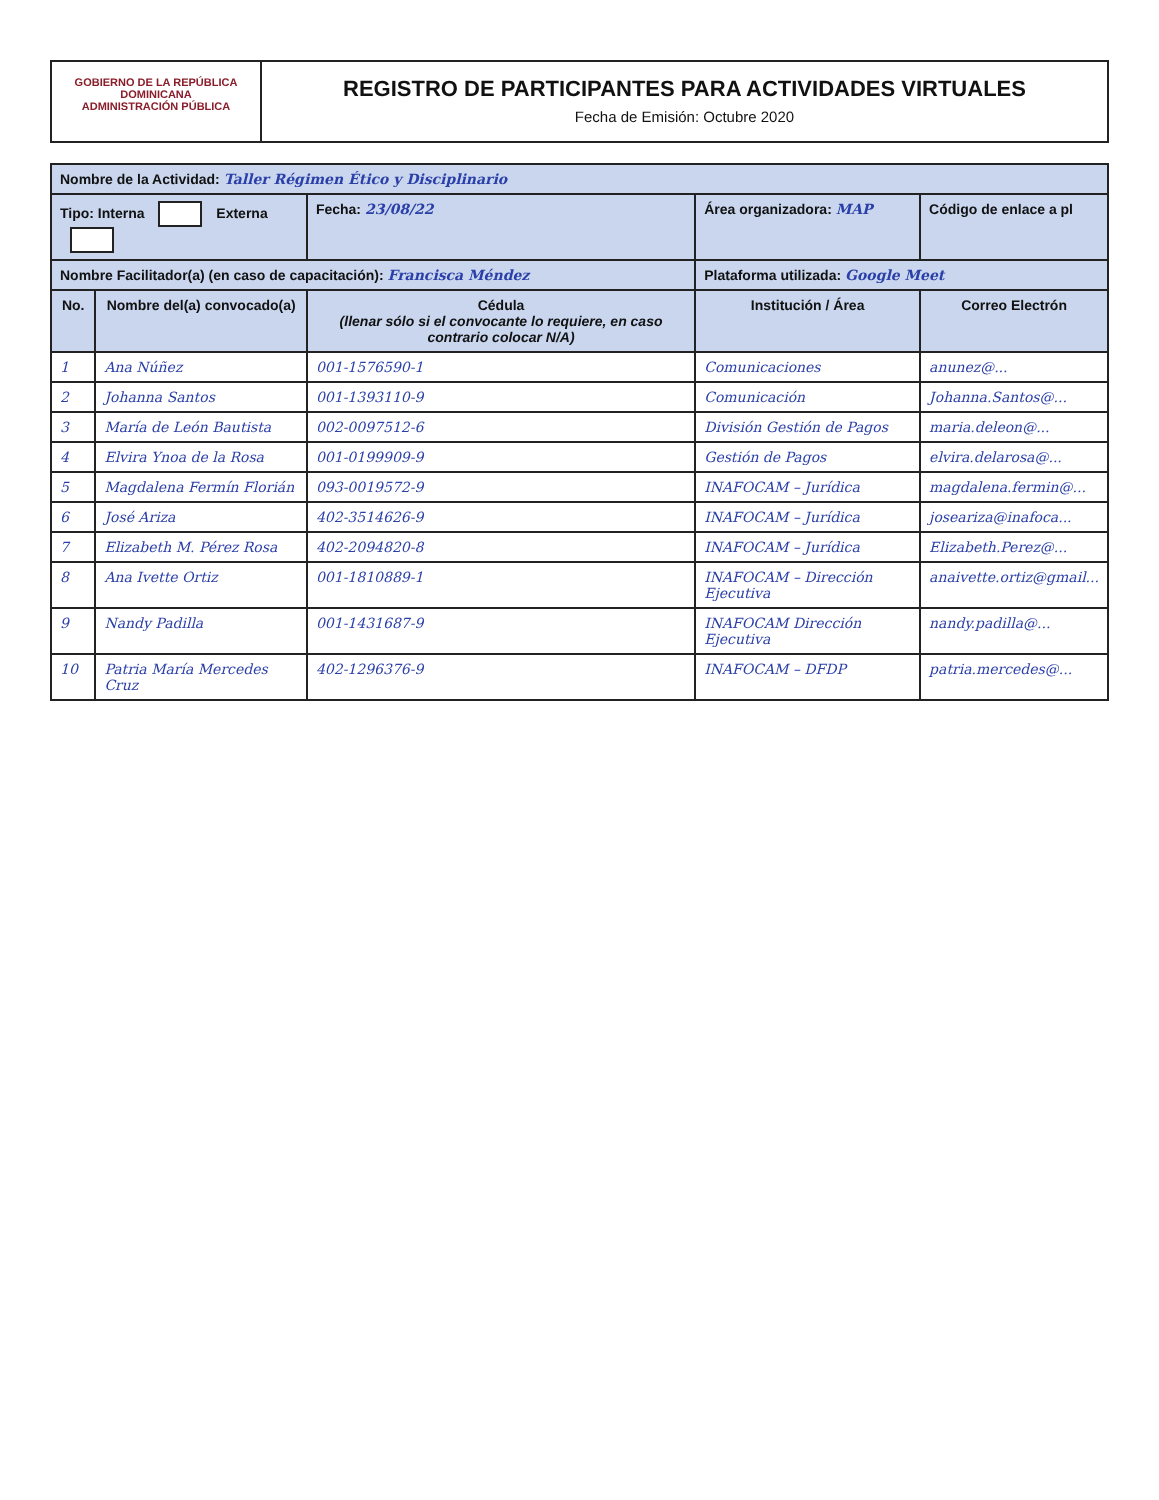GOBIERNO DE LA REPÚBLICA DOMINICANA
ADMINISTRACIÓN PÚBLICA
REGISTRO DE PARTICIPANTES PARA ACTIVIDADES VIRTUALES
Fecha de Emisión: Octubre 2020
| Nombre de la Actividad: Taller Régimen Ético y Disciplinario | | | | |
| Tipo: Interna Externa | | Fecha: 23/08/22 | Área organizadora: MAP | Código de enlace a pl |
| Nombre Facilitador(a) (en caso de capacitación): Francisca Méndez | | | Plataforma utilizada: Google Meet | |
| No. | Nombre del(a) convocado(a) | Cédula (llenar sólo si el convocante lo requiere, en caso contrario colocar N/A) | Institución / Área | Correo Electrón |
| 1 | Ana Núñez | 001-1576590-1 | Comunicaciones | anunez@... |
| 2 | Johanna Santos | 001-1393110-9 | Comunicación | Johanna.Santos@... |
| 3 | María de León Bautista | 002-0097512-6 | División Gestión de Pagos | maria.deleon@... |
| 4 | Elvira Ynoa de la Rosa | 001-0199909-9 | Gestión de Pagos | elvira.delarosa@... |
| 5 | Magdalena Fermín Florián | 093-0019572-9 | INAFOCAM – Jurídica | magdalena.fermin@... |
| 6 | José Ariza | 402-3514626-9 | INAFOCAM – Jurídica | joseariza@inafoca... |
| 7 | Elizabeth M. Pérez Rosa | 402-2094820-8 | INAFOCAM – Jurídica | Elizabeth.Perez@... |
| 8 | Ana Ivette Ortiz | 001-1810889-1 | INAFOCAM – Dirección Ejecutiva | anaivette.ortiz@gmail... |
| 9 | Nandy Padilla | 001-1431687-9 | INAFOCAM Dirección Ejecutiva | nandy.padilla@... |
| 10 | Patria María Mercedes Cruz | 402-1296376-9 | INAFOCAM – DFDP | patria.mercedes@... |